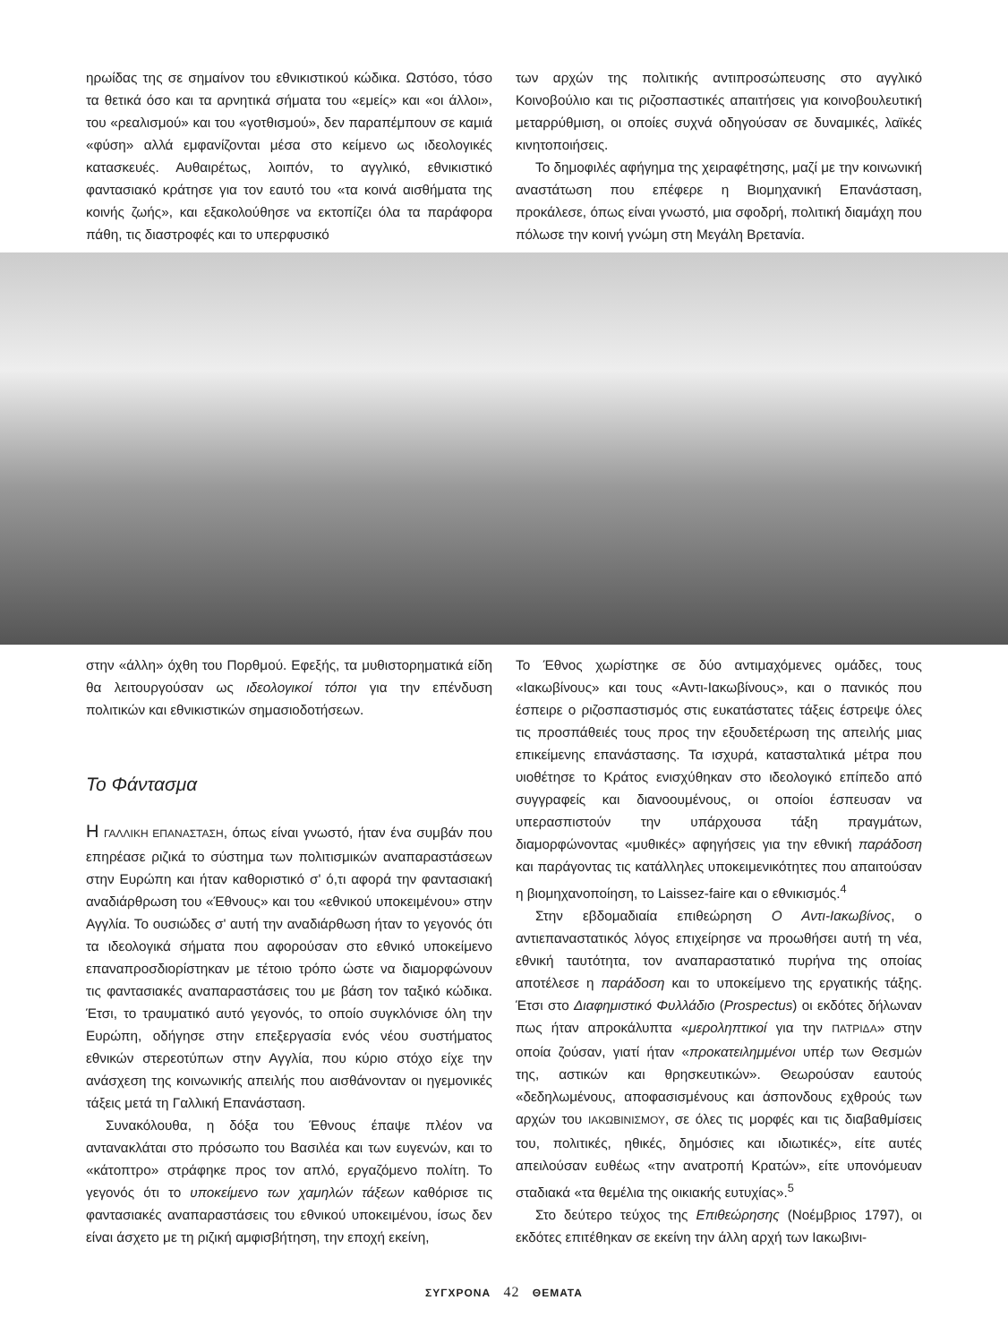ηρωίδας της σε σημαίνον του εθνικιστικού κώδικα. Ωστόσο, τόσο τα θετικά όσο και τα αρνητικά σήματα του «εμείς» και «οι άλλοι», του «ρεαλισμού» και του «γοτθισμού», δεν παραπέμπουν σε καμιά «φύση» αλλά εμφανίζονται μέσα στο κείμενο ως ιδεολογικές κατασκευές. Αυθαιρέτως, λοιπόν, το αγγλικό, εθνικιστικό φαντασιακό κράτησε για τον εαυτό του «τα κοινά αισθήματα της κοινής ζωής», και εξακολούθησε να εκτοπίζει όλα τα παράφορα πάθη, τις διαστροφές και το υπερφυσικό
των αρχών της πολιτικής αντιπροσώπευσης στο αγγλικό Κοινοβούλιο και τις ριζοσπαστικές απαιτήσεις για κοινοβουλευτική μεταρρύθμιση, οι οποίες συχνά οδηγούσαν σε δυναμικές, λαϊκές κινητοποιήσεις.
Το δημοφιλές αφήγημα της χειραφέτησης, μαζί με την κοινωνική αναστάτωση που επέφερε η Βιομηχανική Επανάσταση, προκάλεσε, όπως είναι γνωστό, μια σφοδρή, πολιτική διαμάχη που πόλωσε την κοινή γνώμη στη Μεγάλη Βρετανία.
στην «άλλη» όχθη του Πορθμού. Εφεξής, τα μυθιστορηματικά είδη θα λειτουργούσαν ως ιδεολογικοί τόποι για την επένδυση πολιτικών και εθνικιστικών σημασιοδοτήσεων.
Το Φάντασμα
Η ΓΑΛΛΙΚΗ ΕΠΑΝΑΣΤΑΣΗ, όπως είναι γνωστό, ήταν ένα συμβάν που επηρέασε ριζικά το σύστημα των πολιτισμικών αναπαραστάσεων στην Ευρώπη και ήταν καθοριστικό σ' ό,τι αφορά την φαντασιακή αναδιάρθρωση του «Έθνους» και του «εθνικού υποκειμένου» στην Αγγλία. Το ουσιώδες σ' αυτή την αναδιάρθωση ήταν το γεγονός ότι τα ιδεολογικά σήματα που αφορούσαν στο εθνικό υποκείμενο επαναπροσδιορίστηκαν με τέτοιο τρόπο ώστε να διαμορφώνουν τις φαντασιακές αναπαραστάσεις του με βάση τον ταξικό κώδικα. Έτσι, το τραυματικό αυτό γεγονός, το οποίο συγκλόνισε όλη την Ευρώπη, οδήγησε στην επεξεργασία ενός νέου συστήματος εθνικών στερεοτύπων στην Αγγλία, που κύριο στόχο είχε την ανάσχεση της κοινωνικής απειλής που αισθάνονταν οι ηγεμονικές τάξεις μετά τη Γαλλική Επανάσταση.
Συνακόλουθα, η δόξα του Έθνους έπαψε πλέον να ανταvακλάται στο πρόσωπο του Βασιλέα και των ευγενών, και το «κάτοπτρο» στράφηκε προς τον απλό, εργαζόμενο πολίτη. Το γεγονός ότι το υποκείμενο των χαμηλών τάξεων καθόρισε τις φαντασιακές αναπαραστάσεις του εθνικού υποκειμένου, ίσως δεν είναι άσχετο με τη ριζική αμφισβήτηση, την εποχή εκείνη,
Το Έθνος χωρίστηκε σε δύο αντιμαχόμενες ομάδες, τους «Ιακωβίνους» και τους «Αντι-Ιακωβίνους», και ο πανικός που έσπειρε ο ριζοσπαστισμός στις ευκατάστατες τάξεις έστρεψε όλες τις προσπάθειές τους προς την εξουδετέρωση της απειλής μιας επικείμενης επανάστασης. Τα ισχυρά, κατασταλτικά μέτρα που υιοθέτησε το Κράτος ενισχύθηκαν στο ιδεολογικό επίπεδο από συγγραφείς και διανοουμένους, οι οποίοι έσπευσαν να υπερασπιστούν την υπάρχουσα τάξη πραγμάτων, διαμορφώνοντας «μυθικές» αφηγήσεις για την εθνική παράδοση και παράγοντας τις κατάλληλες υποκειμενικότητες που απαιτούσαν η βιομηχανοποίηση, το Laissez-faire και ο εθνικισμός.<sup>4</sup>
Στην εβδομαδιαία επιθεώρηση Ο Αντι-Ιακωβίνος, ο αντιεπαναστατικός λόγος επιχείρησε να προωθήσει αυτή τη νέα, εθνική ταυτότητα, τον αναπαραστατικό πυρήνα της οποίας αποτέλεσε η παράδοση και το υποκείμενο της εργατικής τάξης. Έτσι στο Διαφημιστικό Φυλλάδιο (Prospectus) οι εκδότες δήλωναν πως ήταν απροκάλυπτα «μεροληπτικοί για την ΠΑΤΡΙΔΑ» στην οποία ζούσαν, γιατί ήταν «προκατειλημμένοι υπέρ των Θεσμών της, αστικών και θρησκευτικών». Θεωρούσαν εαυτούς «δεδηλωμένους, αποφασισμένους και άσπονδους εχθρούς των αρχών του ΙΑΚΩΒΙΝΙΣΜΟΥ, σε όλες τις μορφές και τις διαβαθμίσεις του, πολιτικές, ηθικές, δημόσιες και ιδιωτικές», είτε αυτές απειλούσαν ευθέως «την ανατροπή Κρατών», είτε υπονόμευαν σταδιακά «τα θεμέλια της οικιακής ευτυχίας».<sup>5</sup>
Στο δεύτερο τεύχος της Επιθεώρησης (Νοέμβριος 1797), οι εκδότες επιτέθηκαν σε εκείνη την άλλη αρχή των Ιακωβινι-
ΣΥΓΧΡΟΝΑ 42 ΘΕΜΑΤΑ